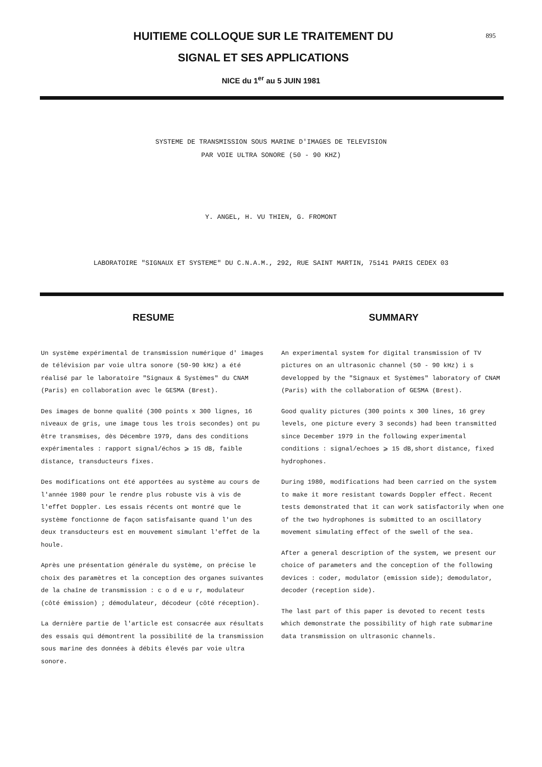HUITIEME COLLOQUE SUR LE TRAITEMENT DU
SIGNAL ET SES APPLICATIONS
895
NICE du 1<sup>er</sup> au 5 JUIN 1981
SYSTEME DE TRANSMISSION SOUS MARINE D'IMAGES DE TELEVISION
PAR VOIE ULTRA SONORE (50 - 90 KHZ)
Y. ANGEL, H. VU THIEN, G. FROMONT
LABORATOIRE "SIGNAUX ET SYSTEME" DU C.N.A.M., 292, RUE SAINT MARTIN, 75141 PARIS CEDEX 03
RESUME
Un système expérimental de transmission numérique d' images de télévision par voie ultra sonore (50-90 kHz) a été réalisé par le laboratoire "Signaux & Systèmes" du CNAM (Paris) en collaboration avec le GESMA (Brest).
Des images de bonne qualité (300 points x 300 lignes, 16 niveaux de gris, une image tous les trois secondes) ont pu être transmises, dès Décembre 1979, dans des conditions expérimentales : rapport signal/échos ⩾ 15 dB, faible distance, transducteurs fixes.
Des modifications ont été apportées au système au cours de l'année 1980 pour le rendre plus robuste vis à vis de l'effet Doppler. Les essais récents ont montré que le système fonctionne de façon satisfaisante quand l'un des deux transducteurs est en mouvement simulant l'effet de la houle.
Après une présentation générale du système, on précise le choix des paramètres et la conception des organes suivantes de la chaîne de transmission : c o d e u r, modulateur (côté émission) ; démodulateur, décodeur (côté réception).
La dernière partie de l'article est consacrée aux résultats des essais qui démontrent la possibilité de la transmission sous marine des données à débits élevés par voie ultra sonore.
SUMMARY
An experimental system for digital transmission of TV pictures on an ultrasonic channel (50 - 90 kHz) i s developped by the "Signaux et Systèmes" laboratory of CNAM (Paris) with the collaboration of GESMA (Brest).
Good quality pictures (300 points x 300 lines, 16 grey levels, one picture every 3 seconds) had been transmitted since December 1979 in the following experimental conditions : signal/echoes ⩾ 15 dB,short distance, fixed hydrophones.
During 1980, modifications had been carried on the system to make it more resistant towards Doppler effect. Recent tests demonstrated that it can work satisfactorily when one of the two hydrophones is submitted to an oscillatory movement simulating effect of the swell of the sea.
After a general description of the system, we present our choice of parameters and the conception of the following devices : coder, modulator (emission side); demodulator, decoder (reception side).
The last part of this paper is devoted to recent tests which demonstrate the possibility of high rate submarine data transmission on ultrasonic channels.